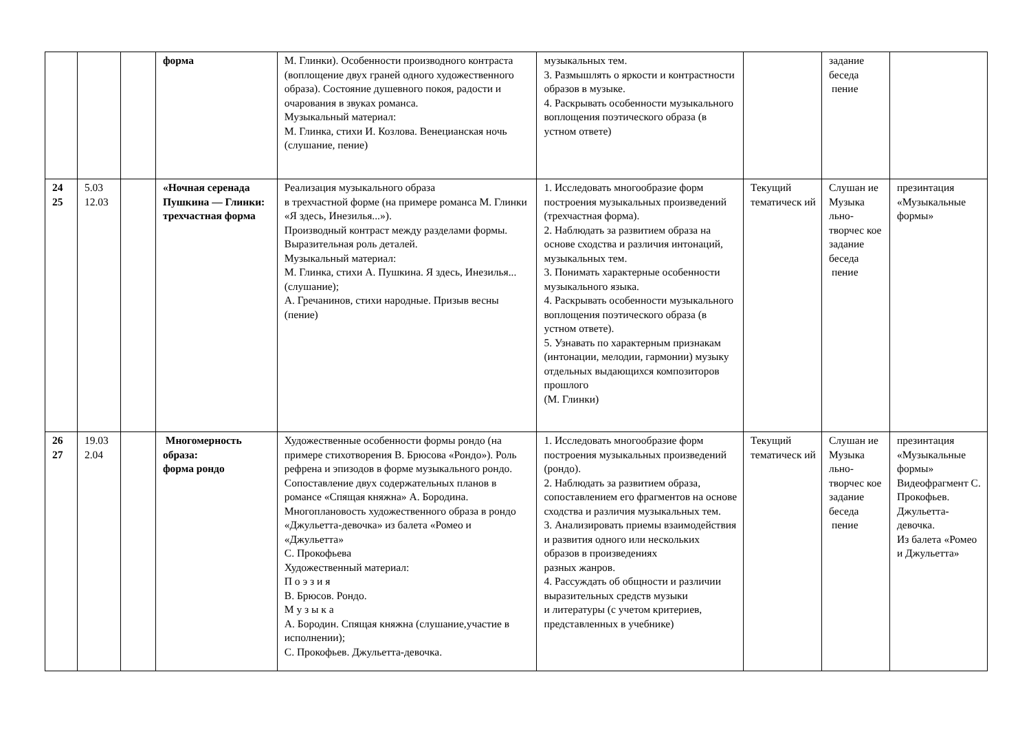| | | | форма | М. Глинки). Особенности производного контраста (воплощение двух граней одного художественного образа). Состояние душевного покоя, радости и очарования в звуках романса. Музыкальный материал: М. Глинка, стихи И. Козлова. Венецианская ночь (слушание, пение) | музыкальных тем. 3. Размышлять о яркости и контрастности образов в музыке. 4. Раскрывать особенности музыкального воплощения поэтического образа (в устном ответе) | | задание беседа пение | |
| 24 25 | 5.03 12.03 | | «Ночная серенада Пушкина — Глинки: трехчастная форма | Реализация музыкального образа в трехчастной форме (на примере романса М. Глинки «Я здесь, Инезилья...»). Производный контраст между разделами формы. Выразительная роль деталей. Музыкальный материал: М. Глинка, стихи А. Пушкина. Я здесь, Инезилья... (слушание); А. Гречанинов, стихи народные. Призыв весны (пение) | 1. Исследовать многообразие форм построения музыкальных произведений (трехчастная форма). 2. Наблюдать за развитием образа на основе сходства и различия интонаций, музыкальных тем. 3. Понимать характерные особенности музыкального языка. 4. Раскрывать особенности музыкального воплощения поэтического образа (в устном ответе). 5. Узнавать по характерным признакам (интонации, мелодии, гармонии) музыку отдельных выдающихся композиторов прошлого (М. Глинки) | Текущий тематическ ий | Слушан ие Музыка льно-творчес кое задание беседа пение | презинтация «Музыкальные формы» |
| 26 27 | 19.03 2.04 | | Многомерность образа: форма рондо | Художественные особенности формы рондо (на примере стихотворения В. Брюсова «Рондо»). Роль рефрена и эпизодов в форме музыкального рондо. Сопоставление двух содержательных планов в романсе «Спящая княжна» А. Бородина. Многоплановость художественного образа в рондо «Джульетта-девочка» из балета «Ромео и «Джульетта» С. Прокофьева Художественный материал: П о э з и я В. Брюсов. Рондо. М у з ы к а А. Бородин. Спящая княжна (слушание,участие в исполнении); С. Прокофьев. Джульетта-девочка. | 1. Исследовать многообразие форм построения музыкальных произведений (рондо). 2. Наблюдать за развитием образа, сопоставлением его фрагментов на основе сходства и различия музыкальных тем. 3. Анализировать приемы взаимодействия и развития одного или нескольких образов в произведениях разных жанров. 4. Рассуждать об общности и различии выразительных средств музыки и литературы (с учетом критериев, представленных в учебнике) | Текущий тематическ ий | Слушан ие Музыка льно-творчес кое задание беседа пение | презинтация «Музыкальные формы» Видеофрагмент С. Прокофьев. Джульетта-девочка. Из балета «Ромео и Джульетта» |